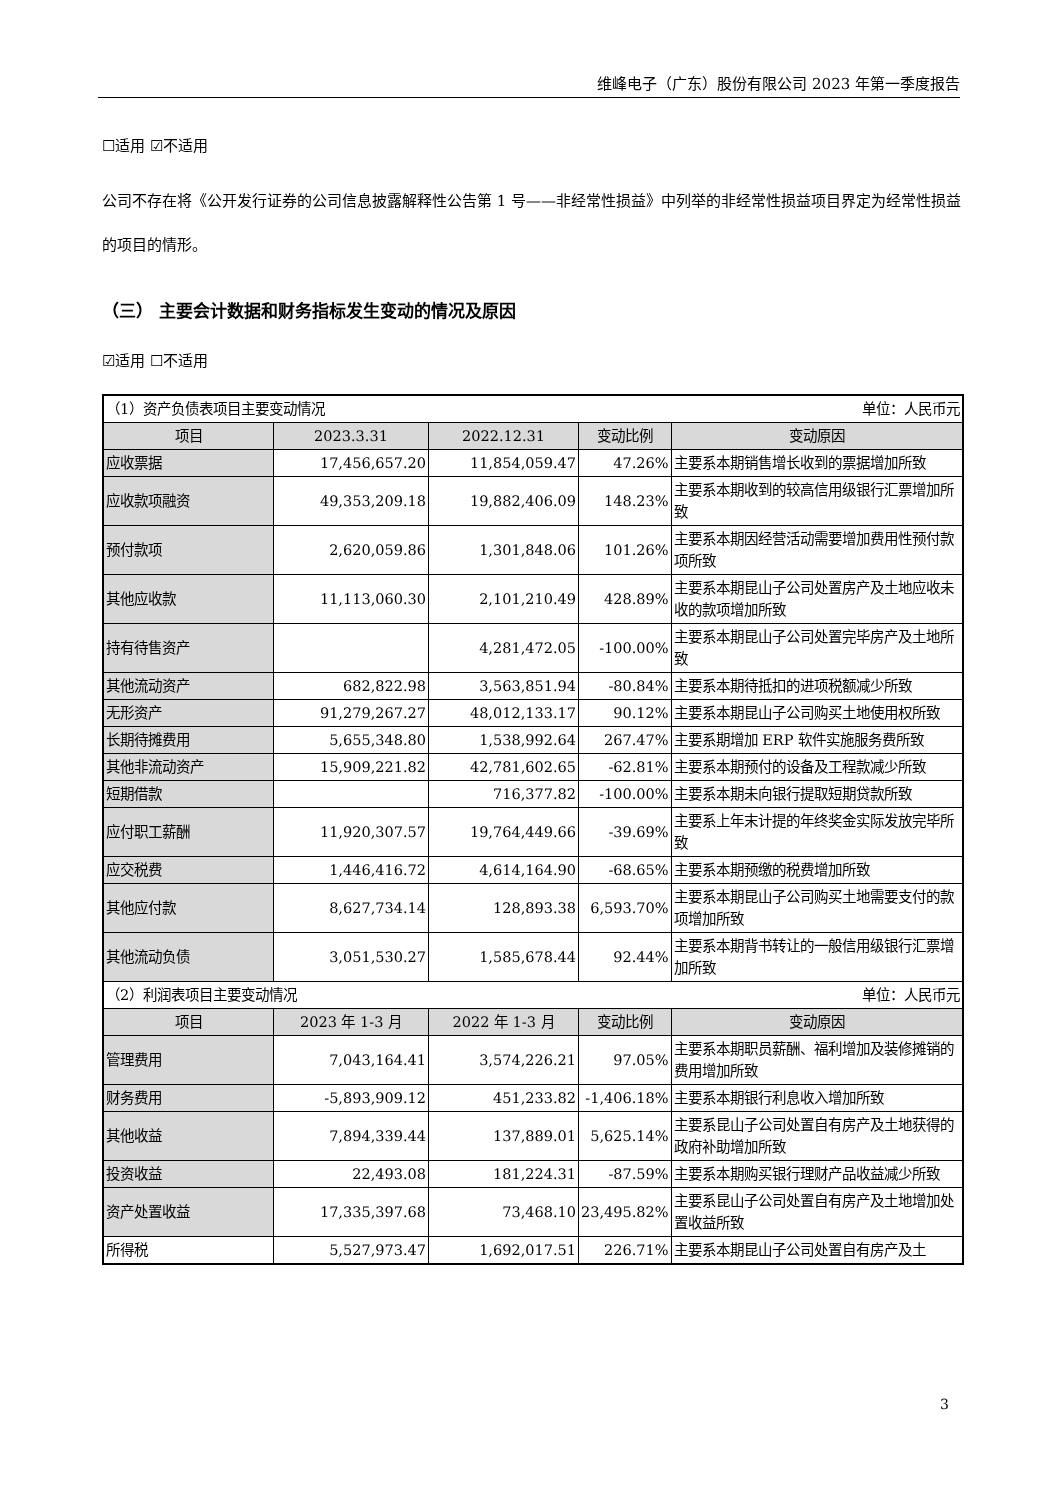维峰电子（广东）股份有限公司 2023 年第一季度报告
☐适用 ☑不适用
公司不存在将《公开发行证券的公司信息披露解释性公告第 1 号——非经常性损益》中列举的非经常性损益项目界定为经常性损益的项目的情形。
（三） 主要会计数据和财务指标发生变动的情况及原因
☑适用 ☐不适用
| （1）资产负债表项目主要变动情况 | | | | 单位：人民币元 |
| 项目 | 2023.3.31 | 2022.12.31 | 变动比例 | 变动原因 |
| 应收票据 | 17,456,657.20 | 11,854,059.47 | 47.26% | 主要系本期销售增长收到的票据增加所致 |
| 应收款项融资 | 49,353,209.18 | 19,882,406.09 | 148.23% | 主要系本期收到的较高信用级银行汇票增加所致 |
| 预付款项 | 2,620,059.86 | 1,301,848.06 | 101.26% | 主要系本期因经营活动需要增加费用性预付款项所致 |
| 其他应收款 | 11,113,060.30 | 2,101,210.49 | 428.89% | 主要系本期昆山子公司处置房产及土地应收未收的款项增加所致 |
| 持有待售资产 | | 4,281,472.05 | -100.00% | 主要系本期昆山子公司处置完毕房产及土地所致 |
| 其他流动资产 | 682,822.98 | 3,563,851.94 | -80.84% | 主要系本期待抵扣的进项税额减少所致 |
| 无形资产 | 91,279,267.27 | 48,012,133.17 | 90.12% | 主要系本期昆山子公司购买土地使用权所致 |
| 长期待摊费用 | 5,655,348.80 | 1,538,992.64 | 267.47% | 主要系期增加 ERP 软件实施服务费所致 |
| 其他非流动资产 | 15,909,221.82 | 42,781,602.65 | -62.81% | 主要系本期预付的设备及工程款减少所致 |
| 短期借款 | | 716,377.82 | -100.00% | 主要系本期未向银行提取短期贷款所致 |
| 应付职工薪酬 | 11,920,307.57 | 19,764,449.66 | -39.69% | 主要系上年末计提的年终奖金实际发放完毕所致 |
| 应交税费 | 1,446,416.72 | 4,614,164.90 | -68.65% | 主要系本期预缴的税费增加所致 |
| 其他应付款 | 8,627,734.14 | 128,893.38 | 6,593.70% | 主要系本期昆山子公司购买土地需要支付的款项增加所致 |
| 其他流动负债 | 3,051,530.27 | 1,585,678.44 | 92.44% | 主要系本期背书转让的一般信用级银行汇票增加所致 |
| （2）利润表项目主要变动情况 | | | | 单位：人民币元 |
| 项目 | 2023 年 1-3 月 | 2022 年 1-3 月 | 变动比例 | 变动原因 |
| 管理费用 | 7,043,164.41 | 3,574,226.21 | 97.05% | 主要系本期职员薪酬、福利增加及装修摊销的费用增加所致 |
| 财务费用 | -5,893,909.12 | 451,233.82 | -1,406.18% | 主要系本期银行利息收入增加所致 |
| 其他收益 | 7,894,339.44 | 137,889.01 | 5,625.14% | 主要系昆山子公司处置自有房产及土地获得的政府补助增加所致 |
| 投资收益 | 22,493.08 | 181,224.31 | -87.59% | 主要系本期购买银行理财产品收益减少所致 |
| 资产处置收益 | 17,335,397.68 | 73,468.10 | 23,495.82% | 主要系昆山子公司处置自有房产及土地增加处置收益所致 |
| 所得税 | 5,527,973.47 | 1,692,017.51 | 226.71% | 主要系本期昆山子公司处置自有房产及土 |
3